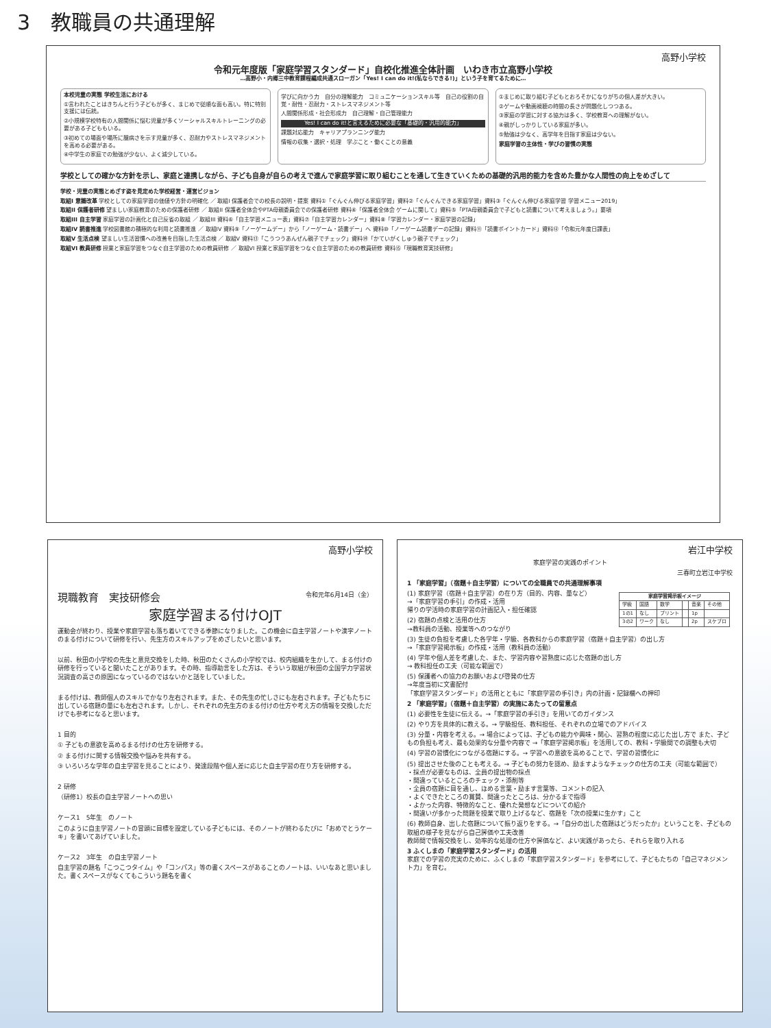3　教職員の共通理解
高野小学校
令和元年度版「家庭学習スタンダード」自校化推進全体計画　いわき市立高野小学校
…高野小・内郷三中教育課程編成共通スローガン「Yes! I can do it!(私ならできる!)」という子を育てるために…
本校児童の実態 学校生活における
①言われたことはきちんと行う子どもが多く、まじめで従順な面も高い。特に特別支援には伝統。
②小規模学校特有の人間関係に悩む児童が多くソーシャルスキルトレーニングの必要がある子どももいる。
③初めての場面や場所に臆病さを示す児童が多く、忍耐力やストレスマネジメントを高める必要がある。
④中学生の家庭での勉強が少ない、よく減少している。
学びに向かう力　自分の理解能力　コミュニケーションスキル等　自己の役割の自覚・耐性・忍耐力・ストレスマネジメント等
人間関係形成・社会形成力　自己理解・自己管理能力
Yes! I can do it!と言えるために必要な「基礎的・汎用的能力」
課題対応能力　キャリアプランニング能力
情報の収集・選択・処理　学ぶこと・働くことの意義
①まじめに取り組む子どもとおろそかになりがちの個人差が大きい。
②ゲームや動画視聴の時間の長さが問題化しつつある。
③家庭の学習に対する協力は多く、学校教育への理解がない。
④親がしっかりしている家庭が多い。
⑤勉強は少なく、高学年を目指す家庭は少ない。
家庭学習の主体性・学びの習慣の実態
学校としての確かな方針を示し、家庭と連携しながら、子ども自身が自らの考えで進んで家庭学習に取り組むことを通して生きていくための基礎的汎用的能力を含めた豊かな人間性の向上をめざして
学校・児童の実態とめざす姿を見定めた学校経営・運営ビジョン
取組I 意識改革 学校としての家庭学習の価値や方針の明確化 ／ 取組I 保護者会での校長の説明・提案 資料①「ぐんぐん伸びる家庭学習」資料②「ぐんぐんできる家庭学習」資料③「ぐんぐん伸びる家庭学習 学習メニュー2019」
取組II 保護者研修 望ましい家庭教育のための保護者研修 ／ 取組II 保護者全体会やPTA母親委員会での保護者研修 資料④「保護者全体会 ゲームに関して」資料⑤「PTA母親委員会で子どもと読書について考えましょう。」要項
取組III 自主学習 家庭学習の計画化と自己反省の取組 ／ 取組III 資料⑥「自主学習メニュー表」資料⑦「自主学習カレンダー」資料⑧「学習カレンダー・家庭学習の記録」
取組IV 読書推進 学校図書館の積極的な利用と読書推進 ／ 取組IV 資料⑨「ノーゲームデー」から「ノーゲーム・読書デー」へ 資料⑩「ノーゲーム読書デーの記録」資料⑪「読書ポイントカード」資料⑫「令和元年度日課表」
取組V 生活点検 望ましい生活習慣への改善を目指した生活点検 ／ 取組V 資料⑬「こうつうあんぜん親子でチェック」資料⑭「かていがくしゅう親子でチェック」
取組VI 教員研修 授業と家庭学習をつなぐ自主学習のための教員研修 ／ 取組VI 授業と家庭学習をつなぐ自主学習のための教員研修 資料⑮「現職教育実技研修」
高野小学校
現職教育　実技研修会 令和元年6月14日（金）
家庭学習まる付けOJT
運動会が終わり、授業や家庭学習も落ち着いてできる季節になりました。この機会に自主学習ノートや漢字ノートのまる付けについて研修を行い、先生方のスキルアップをめざしたいと思います。
以前、秋田の小学校の先生と意見交換をした時、秋田のたくさんの小学校では、校内組織を生かして、まる付けの研修を行っていると聞いたことがあります。その時、指導助言をした方は、そういう取組が秋田の全国学力学習状況調査の高さの原因になっているのではないかと話をしていました。
まる付けは、教師個人のスキルでかなり左右されます。また、その先生の忙しさにも左右されます。子どもたちに出している宿題の量にも左右されます。しかし、それぞれの先生方のまる付けの仕方や考え方の情報を交換しただけでも参考になると思います。
1 目的
① 子どもの意欲を高めるまる付けの仕方を研修する。
② まる付けに関する情報交換や悩みを共有する。
③ いろいろな学年の自主学習を見ることにより、発達段階や個人差に応じた自主学習の在り方を研修する。
2 研修
（研修1）校長の自主学習ノートへの思い
ケース1　5年生　のノート
このように自主学習ノートの冒頭に目標を設定している子どもには、そのノートが終わるたびに「おめでとうケーキ」を書いてあげていました。
ケース2　3年生　の自主学習ノート
自主学習の題名「こつこつタイム」や「コンパス」等の書くスペースがあることのノートは、いいなあと思いました。書くスペースがなくてもこういう題名を書く
岩江中学校
家庭学習の実践のポイント
三春町立岩江中学校
1 「家庭学習」（宿題＋自主学習）についての全職員での共通理解事項
| 家庭学習掲示板イメージ | | | | | |
| --- | --- | --- | --- | --- | --- |
| 学級 | 国語 | 数学 | | 音楽 | その他 |
| 1の1 | なし | プリント | | 1p | |
| 3の2 | ワーク | なし | | 2p | スケブロ |
(1) 家庭学習（宿題＋自主学習）の在り方（目的、内容、量など）
→「家庭学習の手引」の作成・活用
帰りの学活時の家庭学習の計画記入・担任確認
(2) 宿題の点検と活用の仕方
→教科員の活動、授業等へのつながり
(3) 生徒の負担を考慮した各学年・学級、各教科からの家庭学習（宿題＋自主学習）の出し方
→「家庭学習掲示板」の作成・活用（教科員の活動）
(4) 学年や個人差を考慮した、また、学習内容や習熟度に応じた宿題の出し方
→ 教科担任の工夫（可能な範囲で）
(5) 保護者への協力のお願いおよび啓発の仕方
→年度当初に文書配付
「家庭学習スタンダード」の活用とともに「家庭学習の手引き」内の計画・記録欄への押印
2 「家庭学習」（宿題＋自主学習）の実施にあたっての留意点
(1) 必要性を生徒に伝える。→「家庭学習の手引き」を用いてのガイダンス
(2) やり方を具体的に教える。→ 学級担任、教科担任、それぞれの立場でのアドバイス
(3) 分量・内容を考える。→ 場合によっては、子どもの能力や興味・関心、習熟の程度に応じた出し方で また、子どもの負担も考え、最も効果的な分量や内容で →「家庭学習掲示板」を活用しての、教科・学級間での調整も大切
(4) 学習の習慣化につながる宿題にする。→ 学習への意欲を高めることで、学習の習慣化に
(5) 提出させた後のことも考える。→ 子どもの努力を認め、励ますようなチェックの仕方の工夫（可能な範囲で）
・採点が必要なものは、全員の提出物の採点
・間違っているところのチェック・添削等
・全員の宿題に目を通し、ほめる言葉・励ます言葉等、コメントの記入
・よくできたところの賞賛、間違ったところは、分かるまで指導
・よかった内容、特徴的なこと、優れた発想などについての紹介
・間違いが多かった問題を授業で取り上げるなど、宿題を「次の授業に生かす」こと
(6) 教師自身、出した宿題について振り返りをする。→「自分の出した宿題はどうだったか」ということを、子どもの取組の様子を見ながら自己評価や工夫改善
教師間で情報交換をし、効率的な処理の仕方や評価など、よい実践があったら、それらを取り入れる
3 ふくしまの「家庭学習スタンダード」の活用
家庭での学習の充実のために、ふくしまの「家庭学習スタンダード」を参考にして、子どもたちの「自己マネジメント力」を育む。